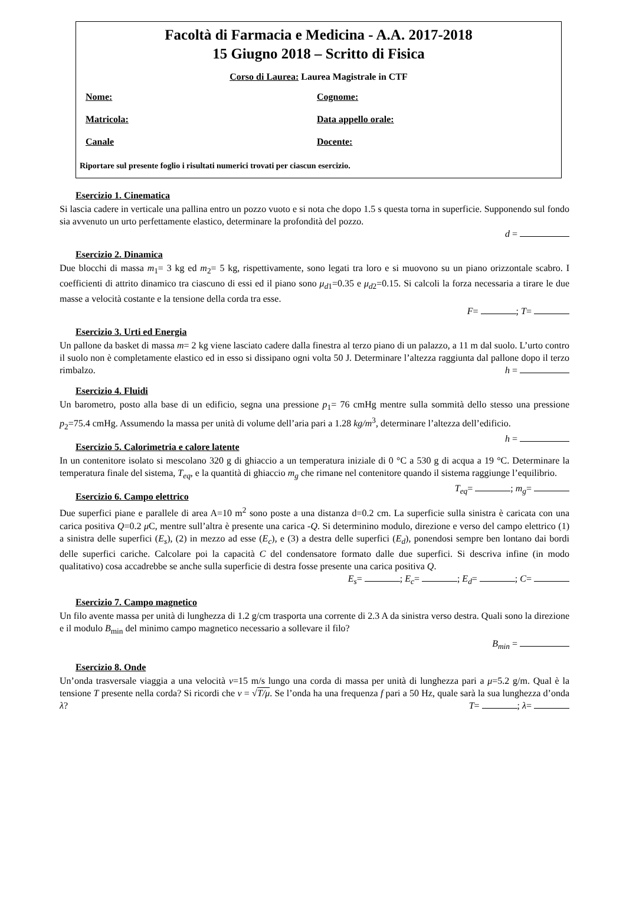Facoltà di Farmacia e Medicina - A.A. 2017-2018
15 Giugno 2018 – Scritto di Fisica
Corso di Laurea: Laurea Magistrale in CTF
Nome: Cognome:
Matricola: Data appello orale:
Canale Docente:
Riportare sul presente foglio i risultati numerici trovati per ciascun esercizio.
Esercizio 1. Cinematica
Si lascia cadere in verticale una pallina entro un pozzo vuoto e si nota che dopo 1.5 s questa torna in superficie. Supponendo sul fondo sia avvenuto un urto perfettamente elastico, determinare la profondità del pozzo.
d =
Esercizio 2. Dinamica
Due blocchi di massa m<sub>1</sub>= 3 kg ed m<sub>2</sub>= 5 kg, rispettivamente, sono legati tra loro e si muovono su un piano orizzontale scabro. I coefficienti di attrito dinamico tra ciascuno di essi ed il piano sono μ<sub>d1</sub>=0.35 e μ<sub>d2</sub>=0.15. Si calcoli la forza necessaria a tirare le due masse a velocità costante e la tensione della corda tra esse.
F= ; T=
Esercizio 3. Urti ed Energia
Un pallone da basket di massa m= 2 kg viene lasciato cadere dalla finestra al terzo piano di un palazzo, a 11 m dal suolo. L’urto contro il suolo non è completamente elastico ed in esso si dissipano ogni volta 50 J. Determinare l’altezza raggiunta dal pallone dopo il terzo rimbalzo. h =
Esercizio 4. Fluidi
Un barometro, posto alla base di un edificio, segna una pressione p<sub>1</sub>= 76 cmHg mentre sulla sommità dello stesso una pressione p<sub>2</sub>=75.4 cmHg. Assumendo la massa per unità di volume dell’aria pari a 1.28 kg/m<sup>3</sup>, determinare l’altezza dell’edificio. h =
Esercizio 5. Calorimetria e calore latente
In un contenitore isolato si mescolano 320 g di ghiaccio a un temperatura iniziale di 0 °C a 530 g di acqua a 19 °C. Determinare la temperatura finale del sistema, T<sub>eq</sub>, e la quantità di ghiaccio m<sub>g</sub> che rimane nel contenitore quando il sistema raggiunge l’equilibrio. T<sub>eq</sub>= ; m<sub>g</sub>=
Esercizio 6. Campo elettrico
Due superfici piane e parallele di area A=10 m<sup>2</sup> sono poste a una distanza d=0.2 cm. La superficie sulla sinistra è caricata con una carica positiva Q=0.2 μ C, mentre sull’altra è presente una carica -Q. Si determinino modulo, direzione e verso del campo elettrico (1) a sinistra delle superfici (E<sub>s</sub>), (2) in mezzo ad esse (E<sub>c</sub>), e (3) a destra delle superfici (E<sub>d</sub>), ponendosi sempre ben lontano dai bordi delle superfici cariche. Calcolare poi la capacità C del condensatore formato dalle due superfici. Si descriva infine (in modo qualitativo) cosa accadrebbe se anche sulla superficie di destra fosse presente una carica positiva Q.
E<sub>s</sub>= ; E<sub>c</sub>= ; E<sub>d</sub>= ; C=
Esercizio 7. Campo magnetico
Un filo avente massa per unità di lunghezza di 1.2 g/cm trasporta una corrente di 2.3 A da sinistra verso destra. Quali sono la direzione e il modulo B<sub>min</sub> del minimo campo magnetico necessario a sollevare il filo?
B<sub>min</sub> =
Esercizio 8. Onde
Un’onda trasversale viaggia a una velocità v=15 m/s lungo una corda di massa per unità di lunghezza pari a μ=5.2 g/m. Qual è la tensione T presente nella corda? Si ricordi che v = √T/μ. Se l’onda ha una frequenza f pari a 50 Hz, quale sarà la sua lunghezza d’onda λ? T= ; λ=